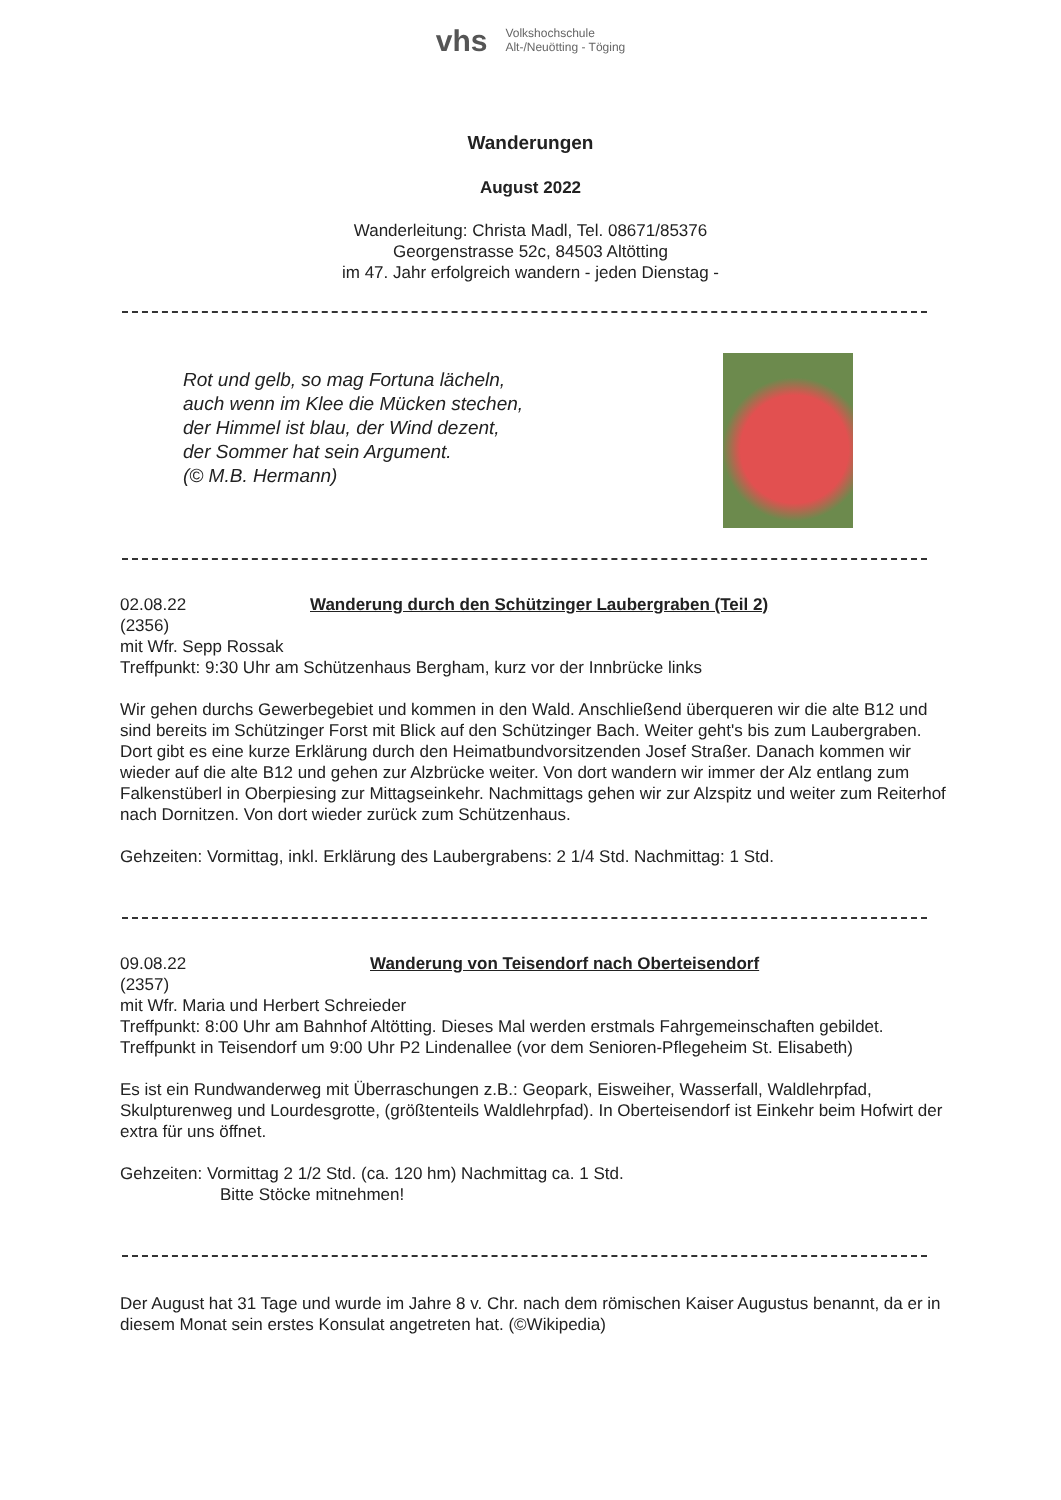vhs Volkshochschule
Alt-/Neuötting - Töging
Wanderungen
August 2022
Wanderleitung: Christa Madl, Tel. 08671/85376
Georgenstrasse 52c, 84503 Altötting
im 47. Jahr erfolgreich wandern - jeden Dienstag -
Rot und gelb, so mag Fortuna lächeln,
auch wenn im Klee die Mücken stechen,
der Himmel ist blau, der Wind dezent,
der Sommer hat sein Argument.
(© M.B. Hermann)
02.08.22 Wanderung durch den Schützinger Laubergraben (Teil 2)
(2356)
mit Wfr. Sepp Rossak
Treffpunkt: 9:30 Uhr am Schützenhaus Bergham, kurz vor der Innbrücke links
Wir gehen durchs Gewerbegebiet und kommen in den Wald. Anschließend überqueren wir die alte B12 und sind bereits im Schützinger Forst mit Blick auf den Schützinger Bach. Weiter geht's bis zum Laubergraben. Dort gibt es eine kurze Erklärung durch den Heimatbundvorsitzenden Josef Straßer. Danach kommen wir wieder auf die alte B12 und gehen zur Alzbrücke weiter. Von dort wandern wir immer der Alz entlang zum Falkenstüberl in Oberpiesing zur Mittagseinkehr. Nachmittags gehen wir zur Alzspitz und weiter zum Reiterhof nach Dornitzen. Von dort wieder zurück zum Schützenhaus.
Gehzeiten: Vormittag, inkl. Erklärung des Laubergrabens: 2 1/4 Std. Nachmittag: 1 Std.
09.08.22 Wanderung von Teisendorf nach Oberteisendorf
(2357)
mit Wfr. Maria und Herbert Schreieder
Treffpunkt: 8:00 Uhr am Bahnhof Altötting. Dieses Mal werden erstmals Fahrgemeinschaften gebildet.
Treffpunkt in Teisendorf um 9:00 Uhr P2 Lindenallee (vor dem Senioren-Pflegeheim St. Elisabeth)
Es ist ein Rundwanderweg mit Überraschungen z.B.: Geopark, Eisweiher, Wasserfall, Waldlehrpfad, Skulpturenweg und Lourdesgrotte, (größtenteils Waldlehrpfad). In Oberteisendorf ist Einkehr beim Hofwirt der extra für uns öffnet.
Gehzeiten: Vormittag 2 1/2 Std. (ca. 120 hm) Nachmittag ca. 1 Std.
Bitte Stöcke mitnehmen!
Der August hat 31 Tage und wurde im Jahre 8 v. Chr. nach dem römischen Kaiser Augustus benannt, da er in diesem Monat sein erstes Konsulat angetreten hat. (©Wikipedia)